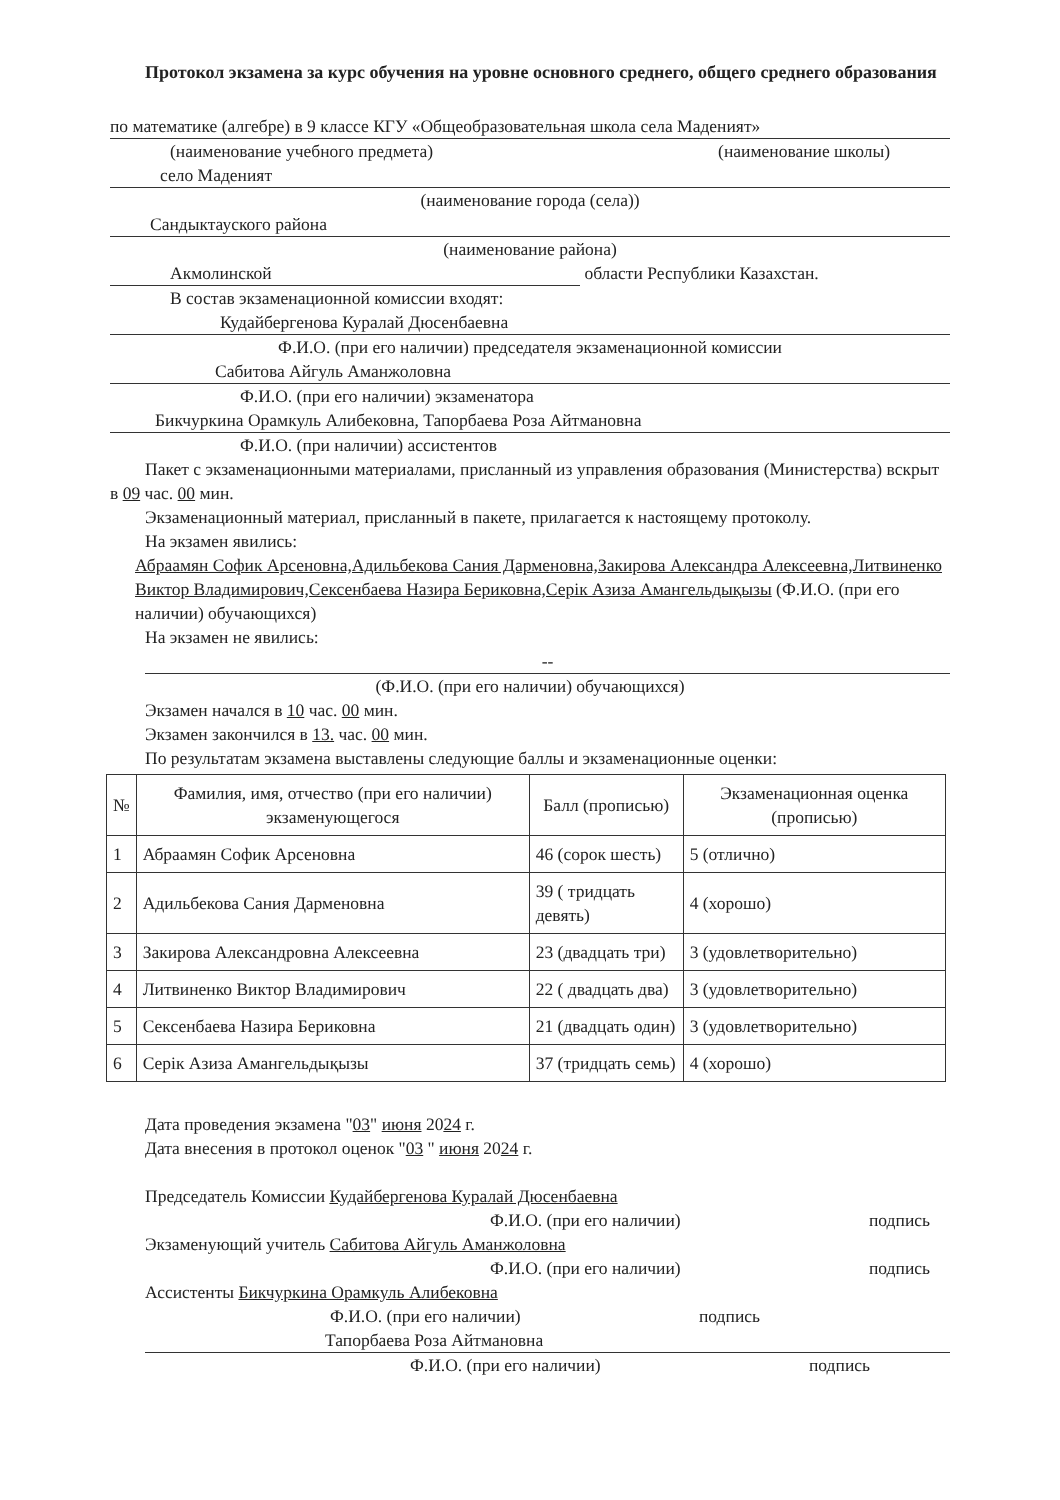Протокол экзамена за курс обучения на уровне основного среднего, общего среднего образования
по математике (алгебре) в 9 классе КГУ «Общеобразовательная школа села Маденият»
(наименование учебного предмета) (наименование школы)
село Маденият
(наименование города (села))
Сандыктауского района
(наименование района)
Акмолинской области Республики Казахстан.
В состав экзаменационной комиссии входят:
Кудайбергенова Куралай Дюсенбаевна
Ф.И.О. (при его наличии) председателя экзаменационной комиссии
Сабитова Айгуль Аманжоловна
Ф.И.О. (при его наличии) экзаменатора
Бикчуркина Орамкуль Алибековна, Тапорбаева Роза Айтмановна
Ф.И.О. (при наличии) ассистентов
Пакет с экзаменационными материалами, присланный из управления образования (Министерства) вскрыт в 09 час. 00 мин.
Экзаменационный материал, присланный в пакете, прилагается к настоящему протоколу.
На экзамен явились:
Абраамян Софик Арсеновна,Адильбекова Сания Дарменовна,Закирова Александра Алексеевна,Литвиненко Виктор Владимирович,Сексенбаева Назира Бериковна,Серік Азиза Амангельдықызы (Ф.И.О. (при его наличии) обучающихся)
На экзамен не явились:
--
(Ф.И.О. (при его наличии) обучающихся)
Экзамен начался в 10 час. 00 мин.
Экзамен закончился в 13. час. 00 мин.
По результатам экзамена выставлены следующие баллы и экзаменационные оценки:
| № | Фамилия, имя, отчество (при его наличии) экзаменующегося | Балл (прописью) | Экзаменационная оценка (прописью) |
| --- | --- | --- | --- |
| 1 | Абраамян Софик Арсеновна | 46 (сорок шесть) | 5 (отлично) |
| 2 | Адильбекова Сания Дарменовна | 39 ( тридцать девять) | 4 (хорошо) |
| 3 | Закирова Александровна Алексеевна | 23 (двадцать три) | 3 (удовлетворительно) |
| 4 | Литвиненко Виктор Владимирович | 22 ( двадцать два) | 3 (удовлетворительно) |
| 5 | Сексенбаева Назира Бериковна | 21 (двадцать один) | 3 (удовлетворительно) |
| 6 | Серік Азиза Амангельдықызы | 37 (тридцать семь) | 4 (хорошо) |
Дата проведения экзамена "03" июня 2024 г.
Дата внесения в протокол оценок "03 " июня 2024 г.
Председатель Комиссии Кудайбергенова Куралай Дюсенбаевна
Ф.И.О. (при его наличии) подпись
Экзаменующий учитель Сабитова Айгуль Аманжоловна
Ф.И.О. (при его наличии) подпись
Ассистенты Бикчуркина Орамкуль Алибековна
Ф.И.О. (при его наличии) подпись
Тапорбаева Роза Айтмановна
Ф.И.О. (при его наличии) подпись